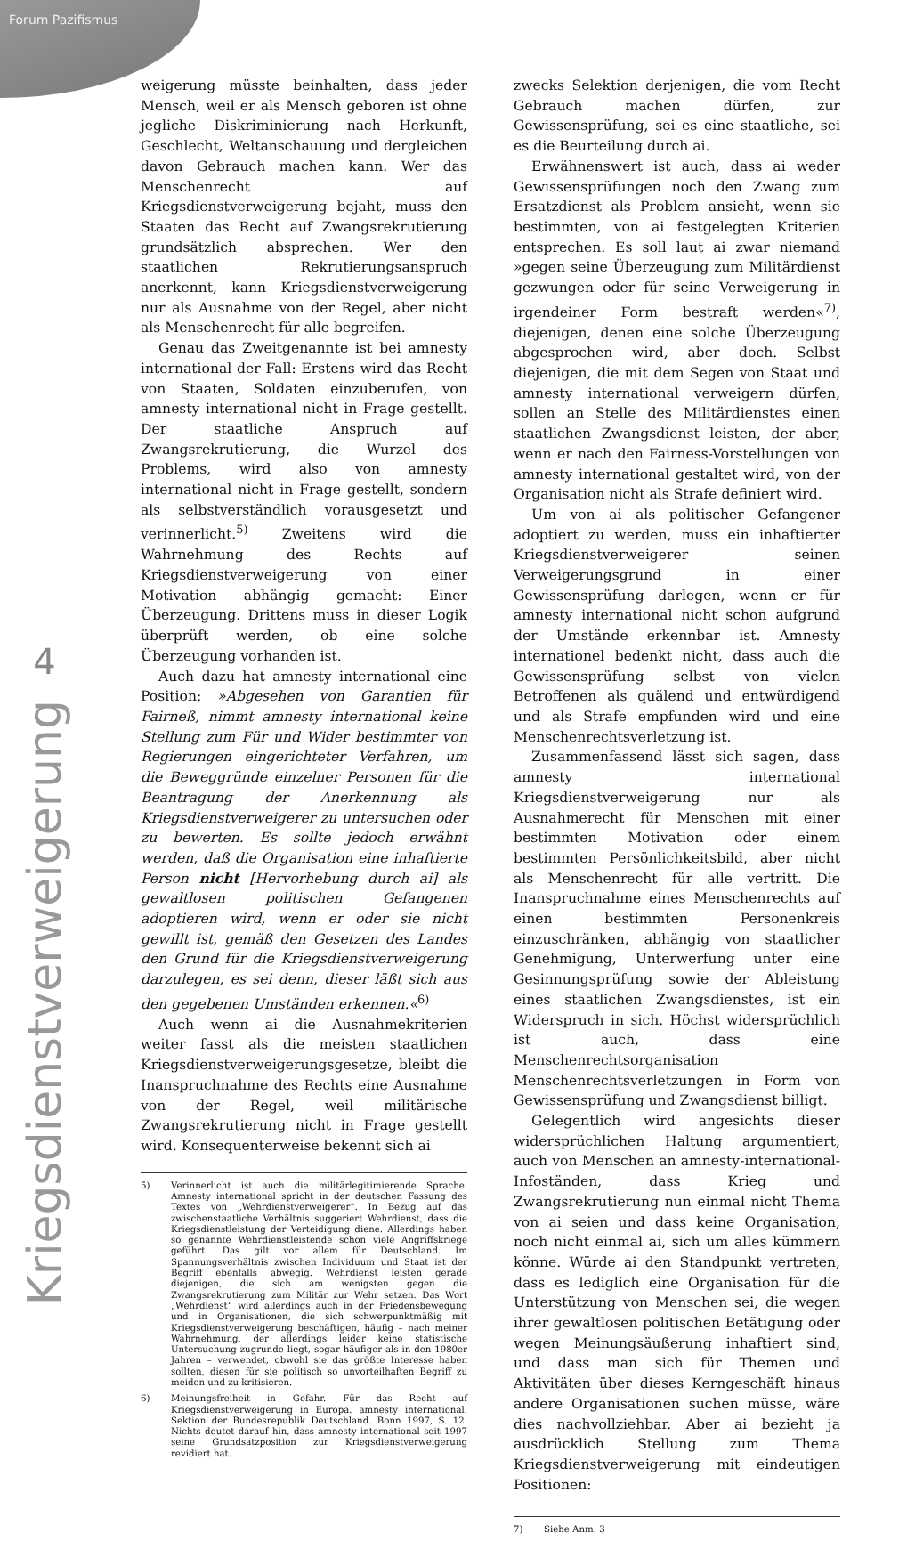Forum Pazifismus
4
Kriegsdienstverweigerung
weigerung müsste beinhalten, dass jeder Mensch, weil er als Mensch geboren ist ohne jegliche Diskriminierung nach Herkunft, Geschlecht, Weltanschauung und dergleichen davon Gebrauch machen kann. Wer das Menschenrecht auf Kriegsdienstverweigerung bejaht, muss den Staaten das Recht auf Zwangsrekrutierung grundsätzlich absprechen. Wer den staatlichen Rekrutierungsanspruch anerkennt, kann Kriegsdienstverweigerung nur als Ausnahme von der Regel, aber nicht als Menschenrecht für alle begreifen.
Genau das Zweitgenannte ist bei amnesty international der Fall: Erstens wird das Recht von Staaten, Soldaten einzuberufen, von amnesty international nicht in Frage gestellt. Der staatliche Anspruch auf Zwangsrekrutierung, die Wurzel des Problems, wird also von amnesty international nicht in Frage gestellt, sondern als selbstverständlich vorausgesetzt und verinnerlicht.<sup>5)</sup> Zweitens wird die Wahrnehmung des Rechts auf Kriegsdienstverweigerung von einer Motivation abhängig gemacht: Einer Überzeugung. Drittens muss in dieser Logik überprüft werden, ob eine solche Überzeugung vorhanden ist.
Auch dazu hat amnesty international eine Position: »Abgesehen von Garantien für Fairneß, nimmt amnesty international keine Stellung zum Für und Wider bestimmter von Regierungen eingerichteter Verfahren, um die Beweggründe einzelner Personen für die Beantragung der Anerkennung als Kriegsdienstverweigerer zu untersuchen oder zu bewerten. Es sollte jedoch erwähnt werden, daß die Organisation eine inhaftierte Person nicht [Hervorhebung durch ai] als gewaltlosen politischen Gefangenen adoptieren wird, wenn er oder sie nicht gewillt ist, gemäß den Gesetzen des Landes den Grund für die Kriegsdienstverweigerung darzulegen, es sei denn, dieser läßt sich aus den gegebenen Umständen erkennen.«<sup>6)</sup>
Auch wenn ai die Ausnahmekriterien weiter fasst als die meisten staatlichen Kriegsdienstverweigerungsgesetze, bleibt die Inanspruchnahme des Rechts eine Ausnahme von der Regel, weil militärische Zwangsrekrutierung nicht in Frage gestellt wird. Konsequenterweise bekennt sich ai
5) Verinnerlicht ist auch die militärlegitimierende Sprache. Amnesty international spricht in der deutschen Fassung des Textes von „Wehrdienstverweigerer“. In Bezug auf das zwischenstaatliche Verhältnis suggeriert Wehrdienst, dass die Kriegsdienstleistung der Verteidigung diene. Allerdings haben so genannte Wehrdienstleistende schon viele Angriffskriege geführt. Das gilt vor allem für Deutschland. Im Spannungsverhältnis zwischen Individuum und Staat ist der Begriff ebenfalls abwegig. Wehrdienst leisten gerade diejenigen, die sich am wenigsten gegen die Zwangsrekrutierung zum Militär zur Wehr setzen. Das Wort „Wehrdienst“ wird allerdings auch in der Friedensbewegung und in Organisationen, die sich schwerpunktmäßig mit Kriegsdienstverweigerung beschäftigen, häufig – nach meiner Wahrnehmung, der allerdings leider keine statistische Untersuchung zugrunde liegt, sogar häufiger als in den 1980er Jahren – verwendet, obwohl sie das größte Interesse haben sollten, diesen für sie politisch so unvorteilhaften Begriff zu meiden und zu kritisieren.
6) Meinungsfreiheit in Gefahr. Für das Recht auf Kriegsdienstverweigerung in Europa. amnesty international. Sektion der Bundesrepublik Deutschland. Bonn 1997, S. 12. Nichts deutet darauf hin, dass amnesty international seit 1997 seine Grundsatzposition zur Kriegsdienstverweigerung revidiert hat.
zwecks Selektion derjenigen, die vom Recht Gebrauch machen dürfen, zur Gewissensprüfung, sei es eine staatliche, sei es die Beurteilung durch ai.
Erwähnenswert ist auch, dass ai weder Gewissensprüfungen noch den Zwang zum Ersatzdienst als Problem ansieht, wenn sie bestimmten, von ai festgelegten Kriterien entsprechen. Es soll laut ai zwar niemand »gegen seine Überzeugung zum Militärdienst gezwungen oder für seine Verweigerung in irgendeiner Form bestraft werden«<sup>7)</sup>, diejenigen, denen eine solche Überzeugung abgesprochen wird, aber doch. Selbst diejenigen, die mit dem Segen von Staat und amnesty international verweigern dürfen, sollen an Stelle des Militärdienstes einen staatlichen Zwangsdienst leisten, der aber, wenn er nach den Fairness-Vorstellungen von amnesty international gestaltet wird, von der Organisation nicht als Strafe definiert wird.
Um von ai als politischer Gefangener adoptiert zu werden, muss ein inhaftierter Kriegsdienstverweigerer seinen Verweigerungsgrund in einer Gewissensprüfung darlegen, wenn er für amnesty international nicht schon aufgrund der Umstände erkennbar ist. Amnesty internationel bedenkt nicht, dass auch die Gewissensprüfung selbst von vielen Betroffenen als quälend und entwürdigend und als Strafe empfunden wird und eine Menschenrechtsverletzung ist.
Zusammenfassend lässt sich sagen, dass amnesty international Kriegsdienstverweigerung nur als Ausnahmerecht für Menschen mit einer bestimmten Motivation oder einem bestimmten Persönlichkeitsbild, aber nicht als Menschenrecht für alle vertritt. Die Inanspruchnahme eines Menschenrechts auf einen bestimmten Personenkreis einzuschränken, abhängig von staatlicher Genehmigung, Unterwerfung unter eine Gesinnungsprüfung sowie der Ableistung eines staatlichen Zwangsdienstes, ist ein Widerspruch in sich. Höchst widersprüchlich ist auch, dass eine Menschenrechtsorganisation Menschenrechtsverletzungen in Form von Gewissensprüfung und Zwangsdienst billigt.
Gelegentlich wird angesichts dieser widersprüchlichen Haltung argumentiert, auch von Menschen an amnesty-international-Infoständen, dass Krieg und Zwangsrekrutierung nun einmal nicht Thema von ai seien und dass keine Organisation, noch nicht einmal ai, sich um alles kümmern könne. Würde ai den Standpunkt vertreten, dass es lediglich eine Organisation für die Unterstützung von Menschen sei, die wegen ihrer gewaltlosen politischen Betätigung oder wegen Meinungsäußerung inhaftiert sind, und dass man sich für Themen und Aktivitäten über dieses Kerngeschäft hinaus andere Organisationen suchen müsse, wäre dies nachvollziehbar. Aber ai bezieht ja ausdrücklich Stellung zum Thema Kriegsdienstverweigerung mit eindeutigen Positionen:
7) Siehe Anm. 3